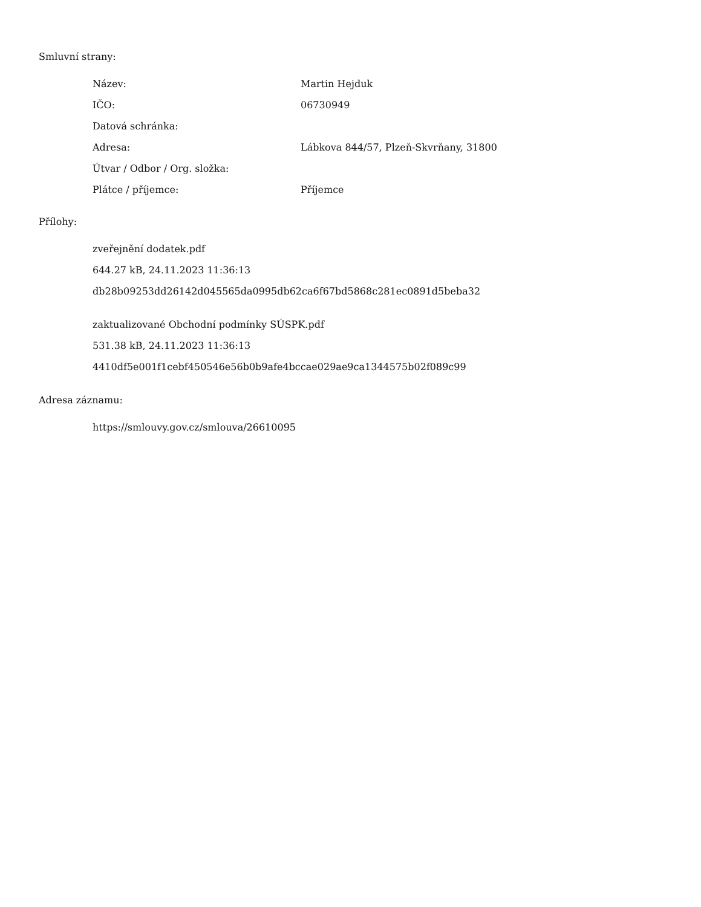Smluvní strany:
| Název: | Martin Hejduk |
| IČO: | 06730949 |
| Datová schránka: | |
| Adresa: | Lábkova 844/57, Plzeň-Skvrňany, 31800 |
| Útvar / Odbor / Org. složka: | |
| Plátce / příjemce: | Příjemce |
Přílohy:
zveřejnění dodatek.pdf
644.27 kB, 24.11.2023 11:36:13
db28b09253dd26142d045565da0995db62ca6f67bd5868c281ec0891d5beba32
zaktualizované Obchodní podmínky SÚSPK.pdf
531.38 kB, 24.11.2023 11:36:13
4410df5e001f1cebf450546e56b0b9afe4bccae029ae9ca1344575b02f089c99
Adresa záznamu:
https://smlouvy.gov.cz/smlouva/26610095